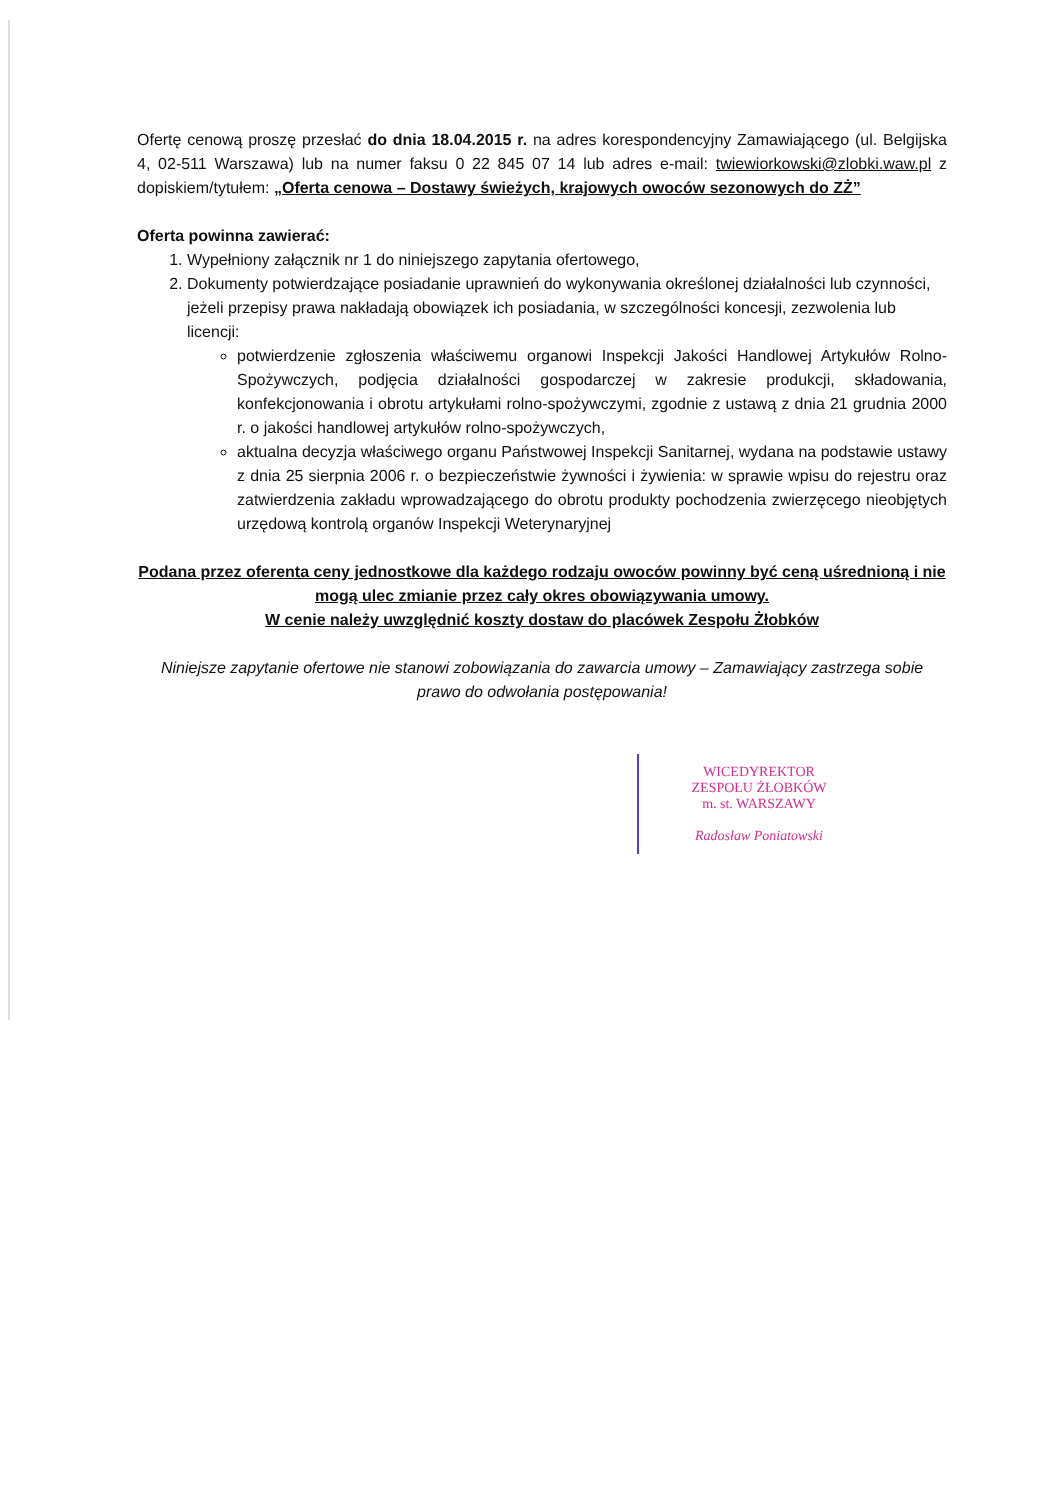Ofertę cenową proszę przesłać do dnia 18.04.2015 r. na adres korespondencyjny Zamawiającego (ul. Belgijska 4, 02-511 Warszawa) lub na numer faksu 0 22 845 07 14 lub adres e-mail: twiewiorkowski@zlobki.waw.pl z dopiskiem/tytułem: „Oferta cenowa – Dostawy świeżych, krajowych owoców sezonowych do ZŻ”
Oferta powinna zawierać:
1. Wypełniony załącznik nr 1 do niniejszego zapytania ofertowego,
2. Dokumenty potwierdzające posiadanie uprawnień do wykonywania określonej działalności lub czynności, jeżeli przepisy prawa nakładają obowiązek ich posiadania, w szczególności koncesji, zezwolenia lub licencji:
potwierdzenie zgłoszenia właściwemu organowi Inspekcji Jakości Handlowej Artykułów Rolno-Spożywczych, podjęcia działalności gospodarczej w zakresie produkcji, składowania, konfekcjonowania i obrotu artykułami rolno-spożywczymi, zgodnie z ustawą z dnia 21 grudnia 2000 r. o jakości handlowej artykułów rolno-spożywczych,
aktualna decyzja właściwego organu Państwowej Inspekcji Sanitarnej, wydana na podstawie ustawy z dnia 25 sierpnia 2006 r. o bezpieczeństwie żywności i żywienia: w sprawie wpisu do rejestru oraz zatwierdzenia zakładu wprowadzającego do obrotu produkty pochodzenia zwierzęcego nieobjętych urzędową kontrolą organów Inspekcji Weterynaryjnej
Podana przez oferenta ceny jednostkowe dla każdego rodzaju owoców powinny być ceną uśrednioną i nie mogą ulec zmianie przez cały okres obowiązywania umowy.
W cenie należy uwzględnić koszty dostaw do placówek Zespołu Żłobków
Niniejsze zapytanie ofertowe nie stanowi zobowiązania do zawarcia umowy – Zamawiający zastrzega sobie prawo do odwołania postępowania!
WICEDYREKTOR
ZESPOŁU ŻŁOBKÓW
m. st. WARSZAWY
Radosław Poniatowski